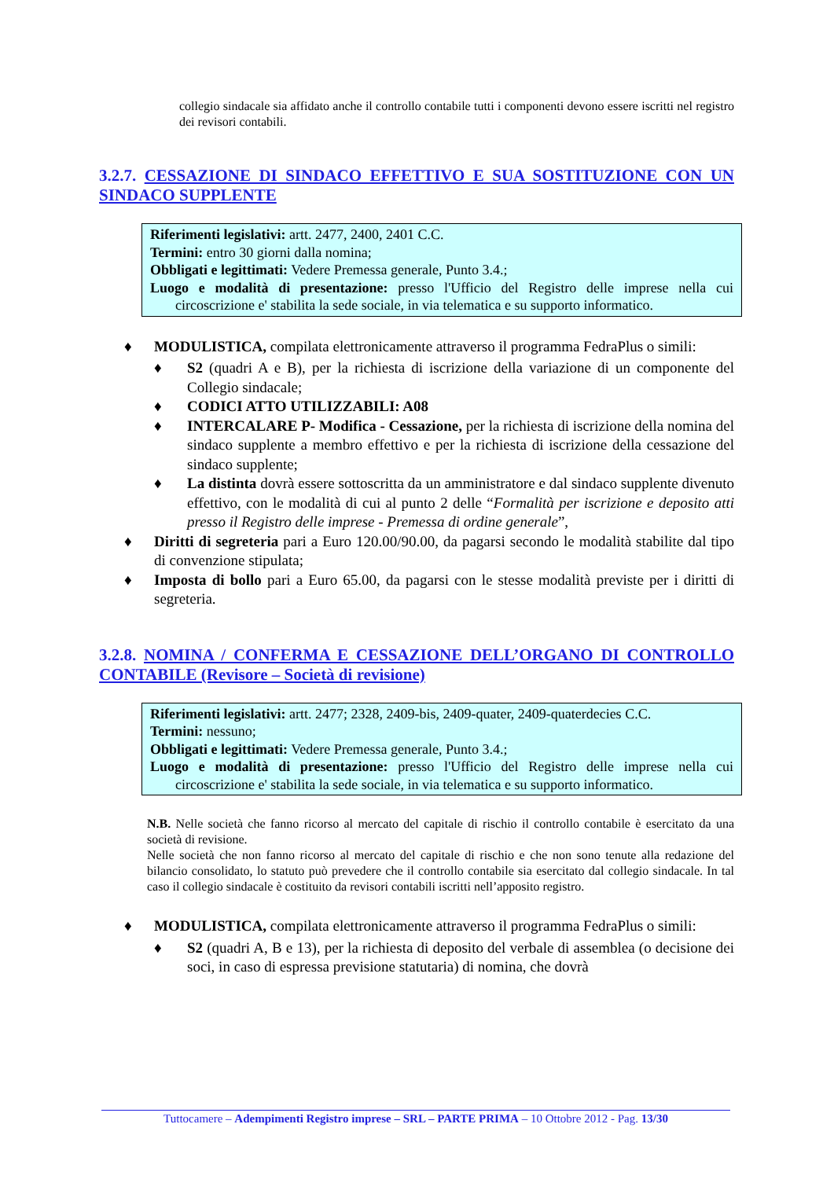collegio sindacale sia affidato anche il controllo contabile tutti i componenti devono essere iscritti nel registro dei revisori contabili.
3.2.7. CESSAZIONE DI SINDACO EFFETTIVO E SUA SOSTITUZIONE CON UN SINDACO SUPPLENTE
Riferimenti legislativi: artt. 2477, 2400, 2401 C.C.
Termini: entro 30 giorni dalla nomina;
Obbligati e legittimati: Vedere Premessa generale, Punto 3.4.;
Luogo e modalità di presentazione: presso l'Ufficio del Registro delle imprese nella cui circoscrizione e' stabilita la sede sociale, in via telematica e su supporto informatico.
♦ MODULISTICA, compilata elettronicamente attraverso il programma FedraPlus o simili:
♦ S2 (quadri A e B), per la richiesta di iscrizione della variazione di un componente del Collegio sindacale;
♦ CODICI ATTO UTILIZZABILI: A08
♦ INTERCALARE P- Modifica - Cessazione, per la richiesta di iscrizione della nomina del sindaco supplente a membro effettivo e per la richiesta di iscrizione della cessazione del sindaco supplente;
♦ La distinta dovrà essere sottoscritta da un amministratore e dal sindaco supplente divenuto effettivo, con le modalità di cui al punto 2 delle “Formalità per iscrizione e deposito atti presso il Registro delle imprese - Premessa di ordine generale”,
♦ Diritti di segreteria pari a Euro 120.00/90.00, da pagarsi secondo le modalità stabilite dal tipo di convenzione stipulata;
♦ Imposta di bollo pari a Euro 65.00, da pagarsi con le stesse modalità previste per i diritti di segreteria.
3.2.8. NOMINA / CONFERMA E CESSAZIONE DELL’ORGANO DI CONTROLLO CONTABILE (Revisore – Società di revisione)
Riferimenti legislativi: artt. 2477; 2328, 2409-bis, 2409-quater, 2409-quaterdecies C.C.
Termini: nessuno;
Obbligati e legittimati: Vedere Premessa generale, Punto 3.4.;
Luogo e modalità di presentazione: presso l'Ufficio del Registro delle imprese nella cui circoscrizione e' stabilita la sede sociale, in via telematica e su supporto informatico.
N.B. Nelle società che fanno ricorso al mercato del capitale di rischio il controllo contabile è esercitato da una società di revisione.
Nelle società che non fanno ricorso al mercato del capitale di rischio e che non sono tenute alla redazione del bilancio consolidato, lo statuto può prevedere che il controllo contabile sia esercitato dal collegio sindacale. In tal caso il collegio sindacale è costituito da revisori contabili iscritti nell’apposito registro.
♦ MODULISTICA, compilata elettronicamente attraverso il programma FedraPlus o simili:
♦ S2 (quadri A, B e 13), per la richiesta di deposito del verbale di assemblea (o decisione dei soci, in caso di espressa previsione statutaria) di nomina, che dovrà
Tuttocamere – Adempimenti Registro imprese – SRL – PARTE PRIMA – 10 Ottobre 2012 - Pag. 13/30